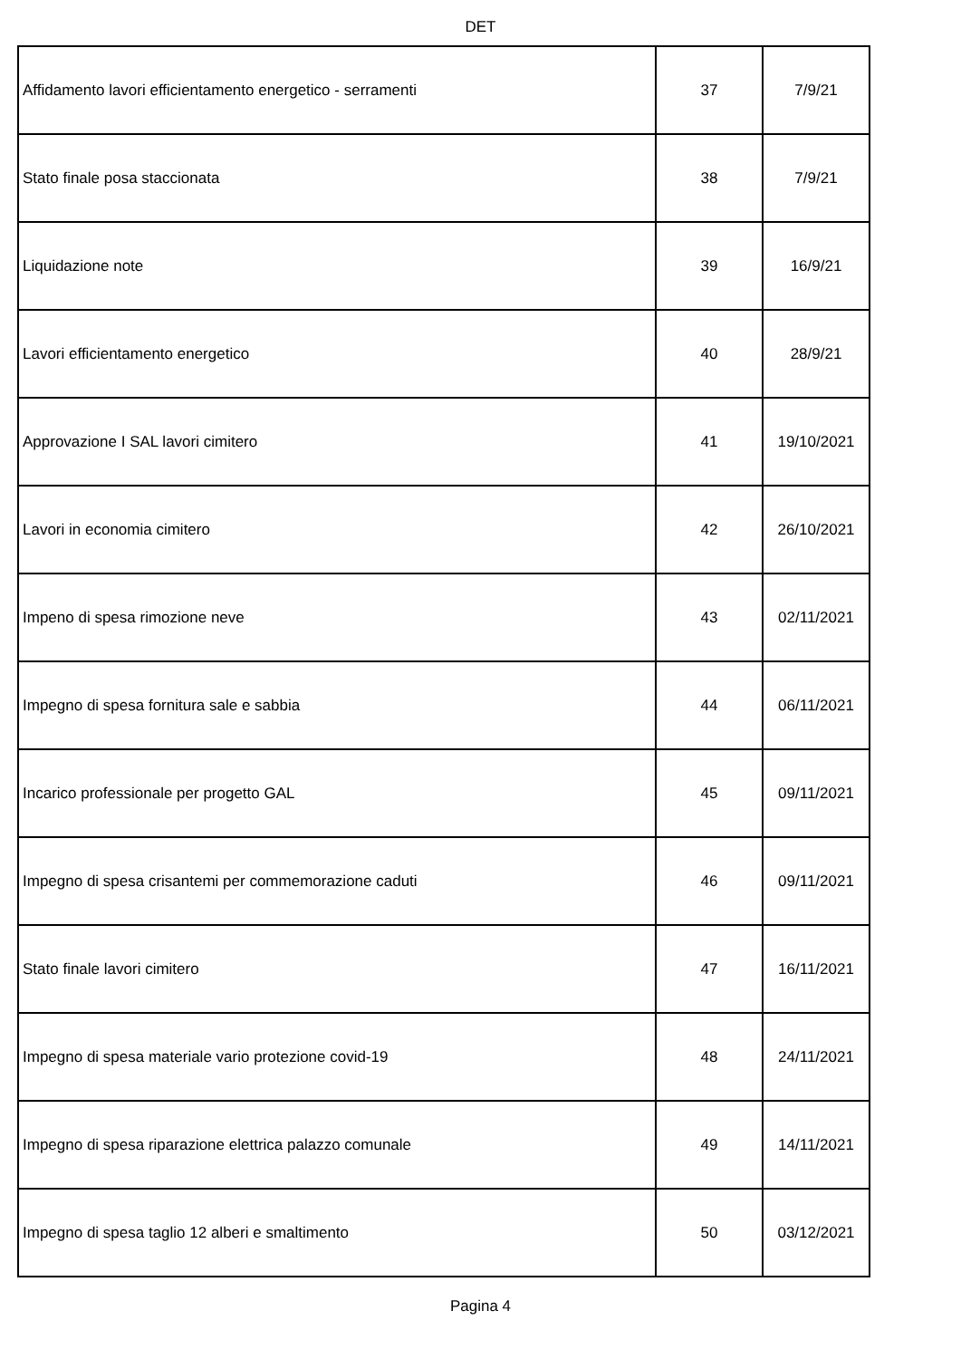DET
| Affidamento lavori efficientamento energetico - serramenti | 37 | 7/9/21 |
| Stato finale posa staccionata | 38 | 7/9/21 |
| Liquidazione note | 39 | 16/9/21 |
| Lavori efficientamento energetico | 40 | 28/9/21 |
| Approvazione I SAL lavori cimitero | 41 | 19/10/2021 |
| Lavori in economia cimitero | 42 | 26/10/2021 |
| Impeno di spesa rimozione neve | 43 | 02/11/2021 |
| Impegno di spesa fornitura sale e sabbia | 44 | 06/11/2021 |
| Incarico professionale per progetto GAL | 45 | 09/11/2021 |
| Impegno di spesa crisantemi per commemorazione caduti | 46 | 09/11/2021 |
| Stato finale lavori cimitero | 47 | 16/11/2021 |
| Impegno di spesa materiale vario protezione covid-19 | 48 | 24/11/2021 |
| Impegno di spesa riparazione elettrica palazzo comunale | 49 | 14/11/2021 |
| Impegno di spesa taglio 12 alberi e smaltimento | 50 | 03/12/2021 |
Pagina 4